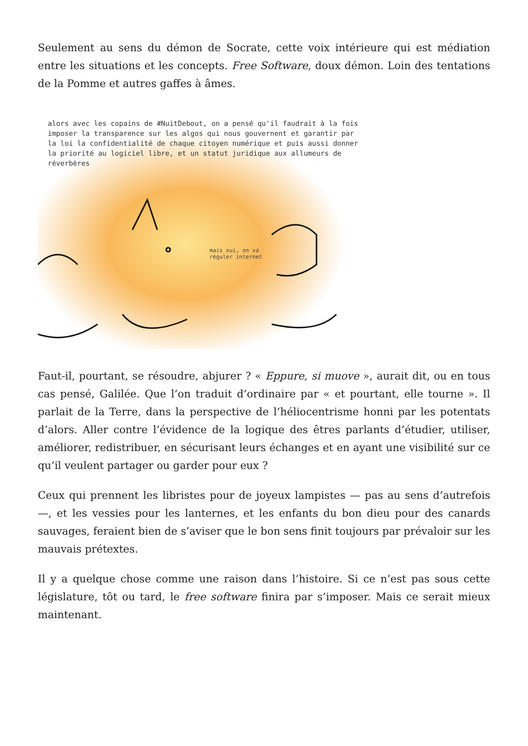Seulement au sens du démon de Socrate, cette voix intérieure qui est médiation entre les situations et les concepts. Free Software, doux démon. Loin des tentations de la Pomme et autres gaffes à âmes.
alors avec les copains de #NuitDebout, on a pensé qu'il faudrait à la fois imposer la transparence sur les algos qui nous gouvernent et garantir par la loi la confidentialité de chaque citoyen numérique et puis aussi donner la priorité au logiciel libre, et un statut juridique aux allumeurs de réverbères
mais oui, on va
réguler internet
Faut-il, pourtant, se résoudre, abjurer ? « Eppure, si muove », aurait dit, ou en tous cas pensé, Galilée. Que l’on traduit d’ordinaire par « et pourtant, elle tourne ». Il parlait de la Terre, dans la perspective de l’héliocentrisme honni par les potentats d’alors. Aller contre l’évidence de la logique des êtres parlants d’étudier, utiliser, améliorer, redistribuer, en sécurisant leurs échanges et en ayant une visibilité sur ce qu’il veulent partager ou garder pour eux ?
Ceux qui prennent les libristes pour de joyeux lampistes — pas au sens d’autrefois —, et les vessies pour les lanternes, et les enfants du bon dieu pour des canards sauvages, feraient bien de s’aviser que le bon sens finit toujours par prévaloir sur les mauvais prétextes.
Il y a quelque chose comme une raison dans l’histoire. Si ce n’est pas sous cette législature, tôt ou tard, le free software finira par s’imposer. Mais ce serait mieux maintenant.